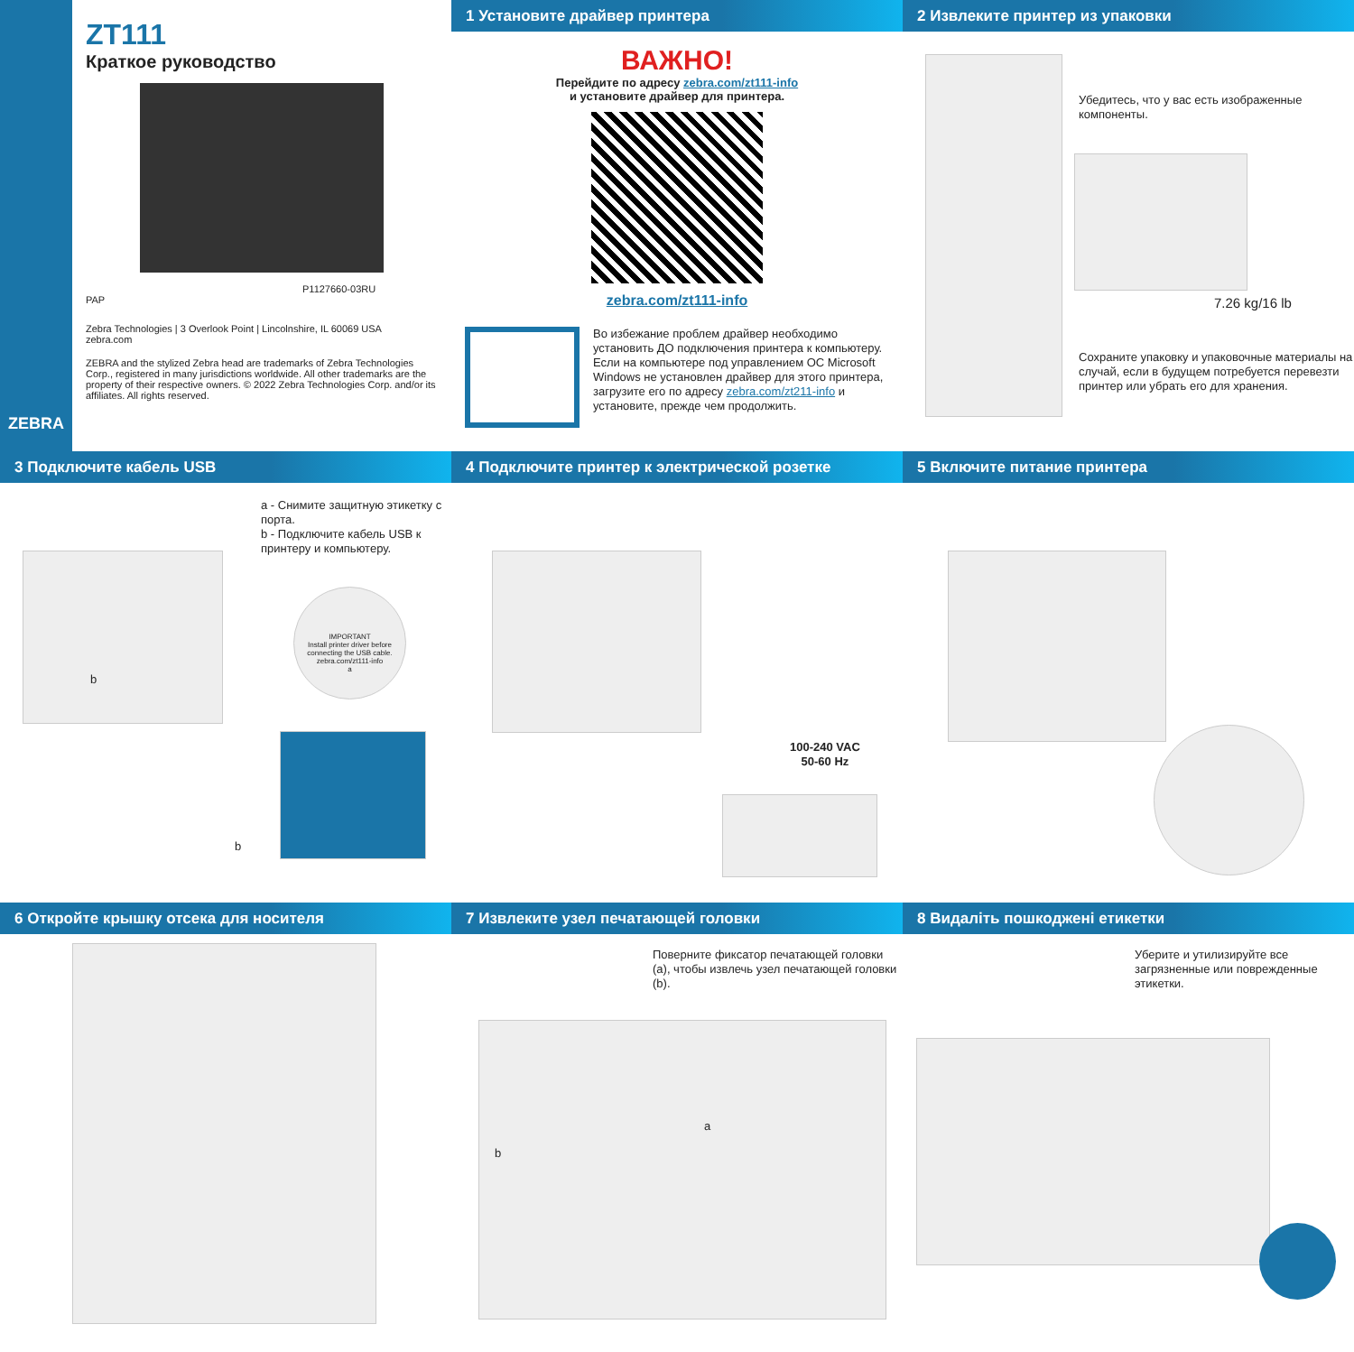ZEBRA
ZT111
Краткое руководство
P1127660-03RU
PAP
Zebra Technologies | 3 Overlook Point | Lincolnshire, IL 60069 USA
zebra.com
ZEBRA and the stylized Zebra head are trademarks of Zebra Technologies Corp., registered in many jurisdictions worldwide. All other trademarks are the property of their respective owners. © 2022 Zebra Technologies Corp. and/or its affiliates. All rights reserved.
1 Установите драйвер принтера
ВАЖНО!
Перейдите по адресу zebra.com/zt111-info
и установите драйвер для принтера.
zebra.com/zt111-info
Во избежание проблем драйвер необходимо установить ДО подключения принтера к компьютеру. Если на компьютере под управлением ОС Microsoft Windows не установлен драйвер для этого принтера, загрузите его по адресу zebra.com/zt211-info и установите, прежде чем продолжить.
2 Извлеките принтер из упаковки
Убедитесь, что у вас есть изображенные компоненты.
7.26 kg/16 lb
Сохраните упаковку и упаковочные материалы на случай, если в будущем потребуется перевезти принтер или убрать его для хранения.
3 Подключите кабель USB
a - Снимите защитную этикетку с порта.
b - Подключите кабель USB к принтеру и компьютеру.
IMPORTANT
Install printer driver before connecting the USB cable.
zebra.com/zt111-info
a
b
b
4 Подключите принтер к электрической розетке
100-240 VAC
50-60 Hz
5 Включите питание принтера
6 Откройте крышку отсека для носителя
7 Извлеките узел печатающей головки
Поверните фиксатор печатающей головки (a), чтобы извлечь узел печатающей головки (b).
b
a
8 Видаліть пошкоджені етикетки
Уберите и утилизируйте все загрязненные или поврежденные этикетки.